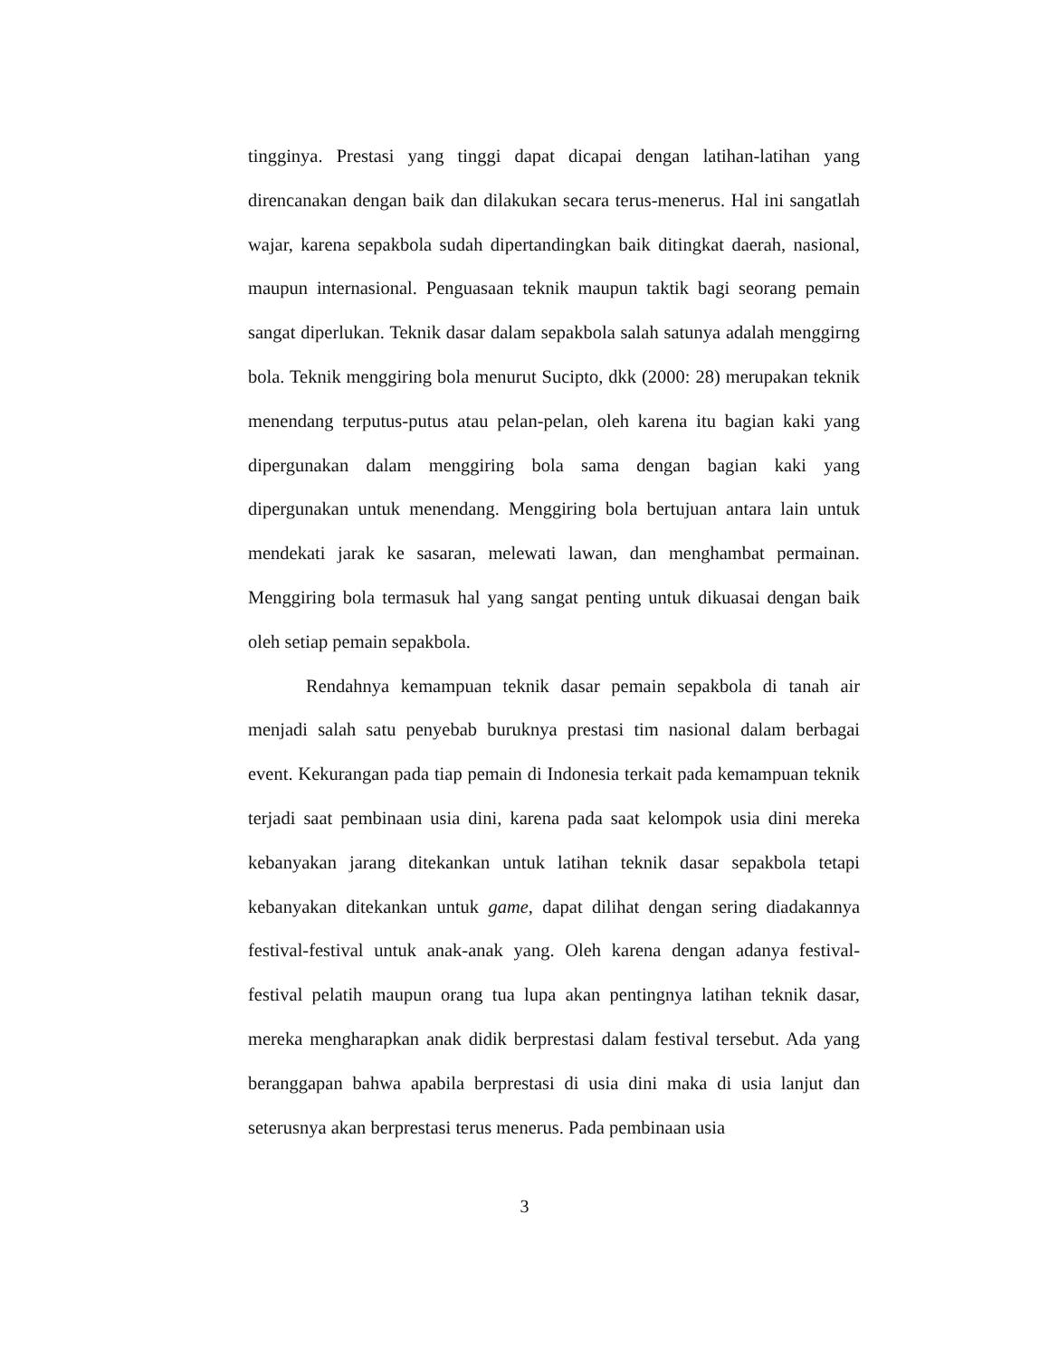tingginya. Prestasi yang tinggi dapat dicapai dengan latihan-latihan yang direncanakan dengan baik dan dilakukan secara terus-menerus. Hal ini sangatlah wajar, karena sepakbola sudah dipertandingkan baik ditingkat daerah, nasional, maupun internasional. Penguasaan teknik maupun taktik bagi seorang pemain sangat diperlukan. Teknik dasar dalam sepakbola salah satunya adalah menggirng bola. Teknik menggiring bola menurut Sucipto, dkk (2000: 28) merupakan teknik menendang terputus-putus atau pelan-pelan, oleh karena itu bagian kaki yang dipergunakan dalam menggiring bola sama dengan bagian kaki yang dipergunakan untuk menendang. Menggiring bola bertujuan antara lain untuk mendekati jarak ke sasaran, melewati lawan, dan menghambat permainan. Menggiring bola termasuk hal yang sangat penting untuk dikuasai dengan baik oleh setiap pemain sepakbola.
Rendahnya kemampuan teknik dasar pemain sepakbola di tanah air menjadi salah satu penyebab buruknya prestasi tim nasional dalam berbagai event. Kekurangan pada tiap pemain di Indonesia terkait pada kemampuan teknik terjadi saat pembinaan usia dini, karena pada saat kelompok usia dini mereka kebanyakan jarang ditekankan untuk latihan teknik dasar sepakbola tetapi kebanyakan ditekankan untuk game, dapat dilihat dengan sering diadakannya festival-festival untuk anak-anak yang. Oleh karena dengan adanya festival-festival pelatih maupun orang tua lupa akan pentingnya latihan teknik dasar, mereka mengharapkan anak didik berprestasi dalam festival tersebut. Ada yang beranggapan bahwa apabila berprestasi di usia dini maka di usia lanjut dan seterusnya akan berprestasi terus menerus. Pada pembinaan usia
3